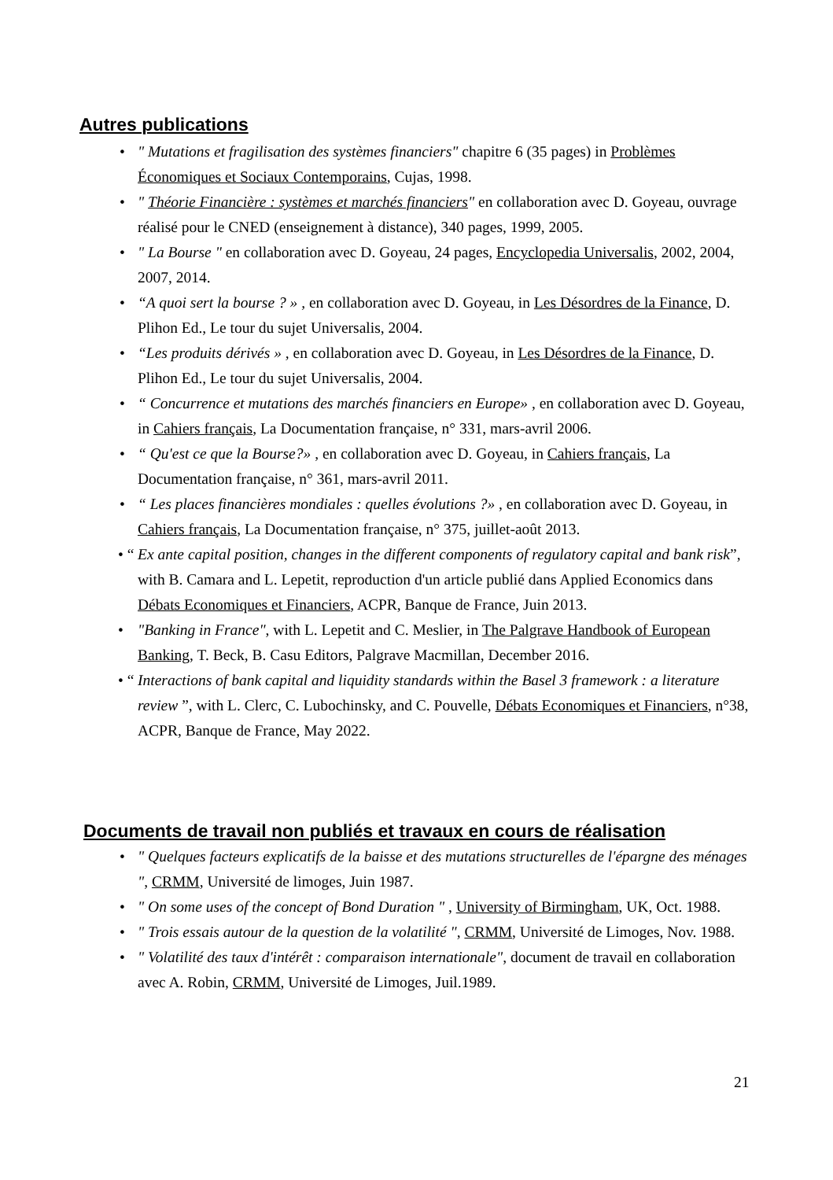Autres publications
• " Mutations et fragilisation des systèmes financiers" chapitre 6 (35 pages) in Problèmes Économiques et Sociaux Contemporains, Cujas, 1998.
• " Théorie Financière : systèmes et marchés financiers" en collaboration avec D. Goyeau, ouvrage réalisé pour le CNED (enseignement à distance), 340 pages, 1999, 2005.
• " La Bourse " en collaboration avec D. Goyeau, 24 pages, Encyclopedia Universalis, 2002, 2004, 2007, 2014.
• “A quoi sert la bourse ? » , en collaboration avec D. Goyeau, in Les Désordres de la Finance, D. Plihon Ed., Le tour du sujet Universalis, 2004.
• “Les produits dérivés » , en collaboration avec D. Goyeau, in Les Désordres de la Finance, D. Plihon Ed., Le tour du sujet Universalis, 2004.
• “ Concurrence et mutations des marchés financiers en Europe» , en collaboration avec D. Goyeau, in Cahiers français, La Documentation française, n° 331, mars-avril 2006.
• “ Qu'est ce que la Bourse?» , en collaboration avec D. Goyeau, in Cahiers français, La Documentation française, n° 361, mars-avril 2011.
• “ Les places financières mondiales : quelles évolutions ?» , en collaboration avec D. Goyeau, in Cahiers français, La Documentation française, n° 375, juillet-août 2013.
• “Ex ante capital position, changes in the different components of regulatory capital and bank risk”, with B. Camara and L. Lepetit, reproduction d'un article publié dans Applied Economics dans Débats Economiques et Financiers, ACPR, Banque de France, Juin 2013.
• "Banking in France", with L. Lepetit and C. Meslier, in The Palgrave Handbook of European Banking, T. Beck, B. Casu Editors, Palgrave Macmillan, December 2016.
• “Interactions of bank capital and liquidity standards within the Basel 3 framework : a literature review ”, with L. Clerc, C. Lubochinsky, and C. Pouvelle, Débats Economiques et Financiers, n°38, ACPR, Banque de France, May 2022.
Documents de travail non publiés et travaux en cours de réalisation
• " Quelques facteurs explicatifs de la baisse et des mutations structurelles de l'épargne des ménages ", CRMM, Université de limoges, Juin 1987.
• " On some uses of the concept of Bond Duration " , University of Birmingham, UK, Oct. 1988.
• " Trois essais autour de la question de la volatilité ", CRMM, Université de Limoges, Nov. 1988.
• " Volatilité des taux d'intérêt : comparaison internationale", document de travail en collaboration avec A. Robin, CRMM, Université de Limoges, Juil.1989.
21